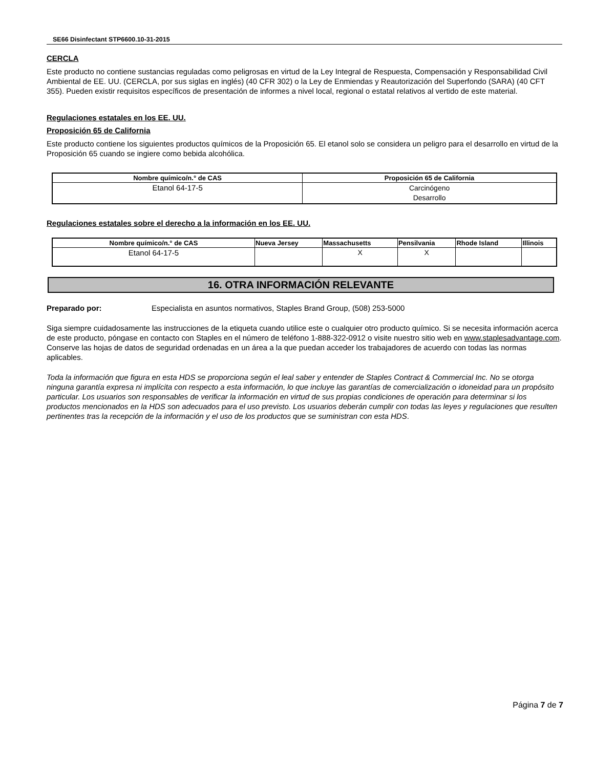SE66 Disinfectant STP6600.10-31-2015
CERCLA
Este producto no contiene sustancias reguladas como peligrosas en virtud de la Ley Integral de Respuesta, Compensación y Responsabilidad Civil Ambiental de EE. UU. (CERCLA, por sus siglas en inglés) (40 CFR 302) o la Ley de Enmiendas y Reautorización del Superfondo (SARA) (40 CFT 355). Pueden existir requisitos específicos de presentación de informes a nivel local, regional o estatal relativos al vertido de este material.
Regulaciones estatales en los EE. UU.
Proposición 65 de California
Este producto contiene los siguientes productos químicos de la Proposición 65. El etanol solo se considera un peligro para el desarrollo en virtud de la Proposición 65 cuando se ingiere como bebida alcohólica.
| Nombre químico/n.° de CAS | Proposición 65 de California |
| --- | --- |
| Etanol 64-17-5 | Carcinógeno Desarrollo |
Regulaciones estatales sobre el derecho a la información en los EE. UU.
| Nombre químico/n.° de CAS | Nueva Jersey | Massachusetts | Pensilvania | Rhode Island | Illinois |
| --- | --- | --- | --- | --- | --- |
| Etanol 64-17-5 | | X | X | | |
16. OTRA INFORMACIÓN RELEVANTE
Preparado por: Especialista en asuntos normativos, Staples Brand Group, (508) 253-5000
Siga siempre cuidadosamente las instrucciones de la etiqueta cuando utilice este o cualquier otro producto químico. Si se necesita información acerca de este producto, póngase en contacto con Staples en el número de teléfono 1-888-322-0912 o visite nuestro sitio web en www.staplesadvantage.com. Conserve las hojas de datos de seguridad ordenadas en un área a la que puedan acceder los trabajadores de acuerdo con todas las normas aplicables.
Toda la información que figura en esta HDS se proporciona según el leal saber y entender de Staples Contract & Commercial Inc. No se otorga ninguna garantía expresa ni implícita con respecto a esta información, lo que incluye las garantías de comercialización o idoneidad para un propósito particular. Los usuarios son responsables de verificar la información en virtud de sus propias condiciones de operación para determinar si los productos mencionados en la HDS son adecuados para el uso previsto. Los usuarios deberán cumplir con todas las leyes y regulaciones que resulten pertinentes tras la recepción de la información y el uso de los productos que se suministran con esta HDS.
Página 7 de 7